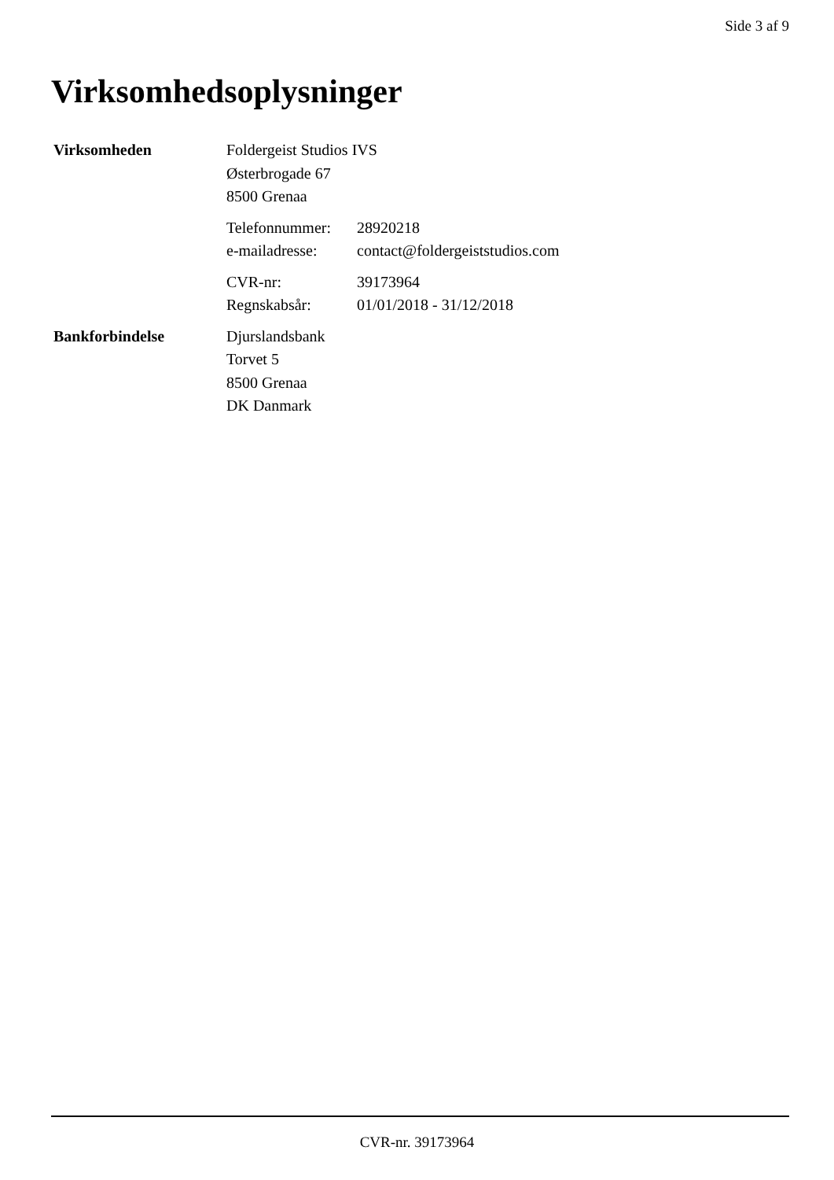Side 3 af 9
Virksomhedsoplysninger
Virksomheden Foldergeist Studios IVS
Østerbrogade 67
8500 Grenaa
Telefonnummer:
28920218
e-mailadresse:
contact@foldergeiststudios.com
CVR-nr: 39173964
Regnskabsår: 01/01/2018 - 31/12/2018
Bankforbindelse Djurslandsbank
Torvet 5
8500 Grenaa
DK Danmark
CVR-nr. 39173964